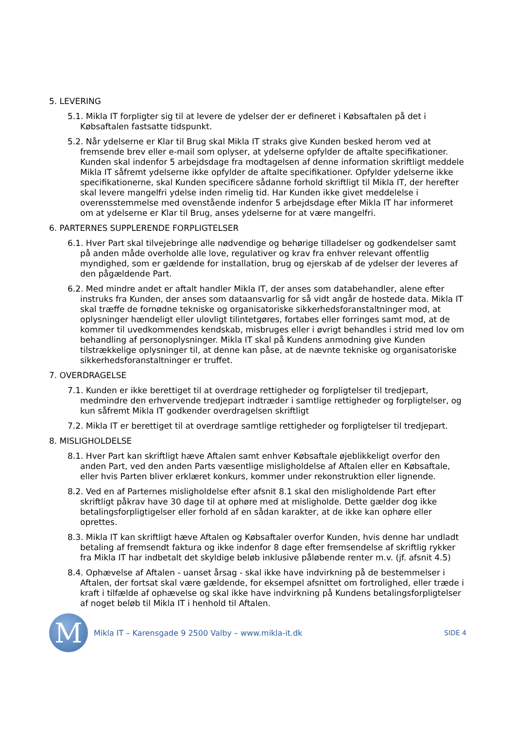5. LEVERING
5.1. Mikla IT forpligter sig til at levere de ydelser der er defineret i Købsaftalen på det i Købsaftalen fastsatte tidspunkt.
5.2. Når ydelserne er Klar til Brug skal Mikla IT straks give Kunden besked herom ved at fremsende brev eller e-mail som oplyser, at ydelserne opfylder de aftalte specifikationer. Kunden skal indenfor 5 arbejdsdage fra modtagelsen af denne information skriftligt meddele Mikla IT såfremt ydelserne ikke opfylder de aftalte specifikationer. Opfylder ydelserne ikke specifikationerne, skal Kunden specificere sådanne forhold skriftligt til Mikla IT, der herefter skal levere mangelfri ydelse inden rimelig tid. Har Kunden ikke givet meddelelse i overensstemmelse med ovenstående indenfor 5 arbejdsdage efter Mikla IT har informeret om at ydelserne er Klar til Brug, anses ydelserne for at være mangelfri.
6. PARTERNES SUPPLERENDE FORPLIGTELSER
6.1. Hver Part skal tilvejebringe alle nødvendige og behørige tilladelser og godkendelser samt på anden måde overholde alle love, regulativer og krav fra enhver relevant offentlig myndighed, som er gældende for installation, brug og ejerskab af de ydelser der leveres af den pågældende Part.
6.2. Med mindre andet er aftalt handler Mikla IT, der anses som databehandler, alene efter instruks fra Kunden, der anses som dataansvarlig for så vidt angår de hostede data. Mikla IT skal træffe de fornødne tekniske og organisatoriske sikkerhedsforanstaltninger mod, at oplysninger hændeligt eller ulovligt tilintetgøres, fortabes eller forringes samt mod, at de kommer til uvedkommendes kendskab, misbruges eller i øvrigt behandles i strid med lov om behandling af personoplysninger. Mikla IT skal på Kundens anmodning give Kunden tilstrækkelige oplysninger til, at denne kan påse, at de nævnte tekniske og organisatoriske sikkerhedsforanstaltninger er truffet.
7. OVERDRAGELSE
7.1. Kunden er ikke berettiget til at overdrage rettigheder og forpligtelser til tredjepart, medmindre den erhvervende tredjepart indtræder i samtlige rettigheder og forpligtelser, og kun såfremt Mikla IT godkender overdragelsen skriftligt
7.2. Mikla IT er berettiget til at overdrage samtlige rettigheder og forpligtelser til tredjepart.
8. MISLIGHOLDELSE
8.1. Hver Part kan skriftligt hæve Aftalen samt enhver Købsaftale øjeblikkeligt overfor den anden Part, ved den anden Parts væsentlige misligholdelse af Aftalen eller en Købsaftale, eller hvis Parten bliver erklæret konkurs, kommer under rekonstruktion eller lignende.
8.2. Ved en af Parternes misligholdelse efter afsnit 8.1 skal den misligholdende Part efter skriftligt påkrav have 30 dage til at ophøre med at misligholde. Dette gælder dog ikke betalingsforpligtigelser eller forhold af en sådan karakter, at de ikke kan ophøre eller oprettes.
8.3. Mikla IT kan skriftligt hæve Aftalen og Købsaftaler overfor Kunden, hvis denne har undladt betaling af fremsendt faktura og ikke indenfor 8 dage efter fremsendelse af skriftlig rykker fra Mikla IT har indbetalt det skyldige beløb inklusive påløbende renter m.v. (jf. afsnit 4.5)
8.4. Ophævelse af Aftalen - uanset årsag - skal ikke have indvirkning på de bestemmelser i Aftalen, der fortsat skal være gældende, for eksempel afsnittet om fortrolighed, eller træde i kraft i tilfælde af ophævelse og skal ikke have indvirkning på Kundens betalingsforpligtelser af noget beløb til Mikla IT i henhold til Aftalen.
M
Mikla IT – Karensgade 9 2500 Valby – www.mikla-it.dk
SIDE 4